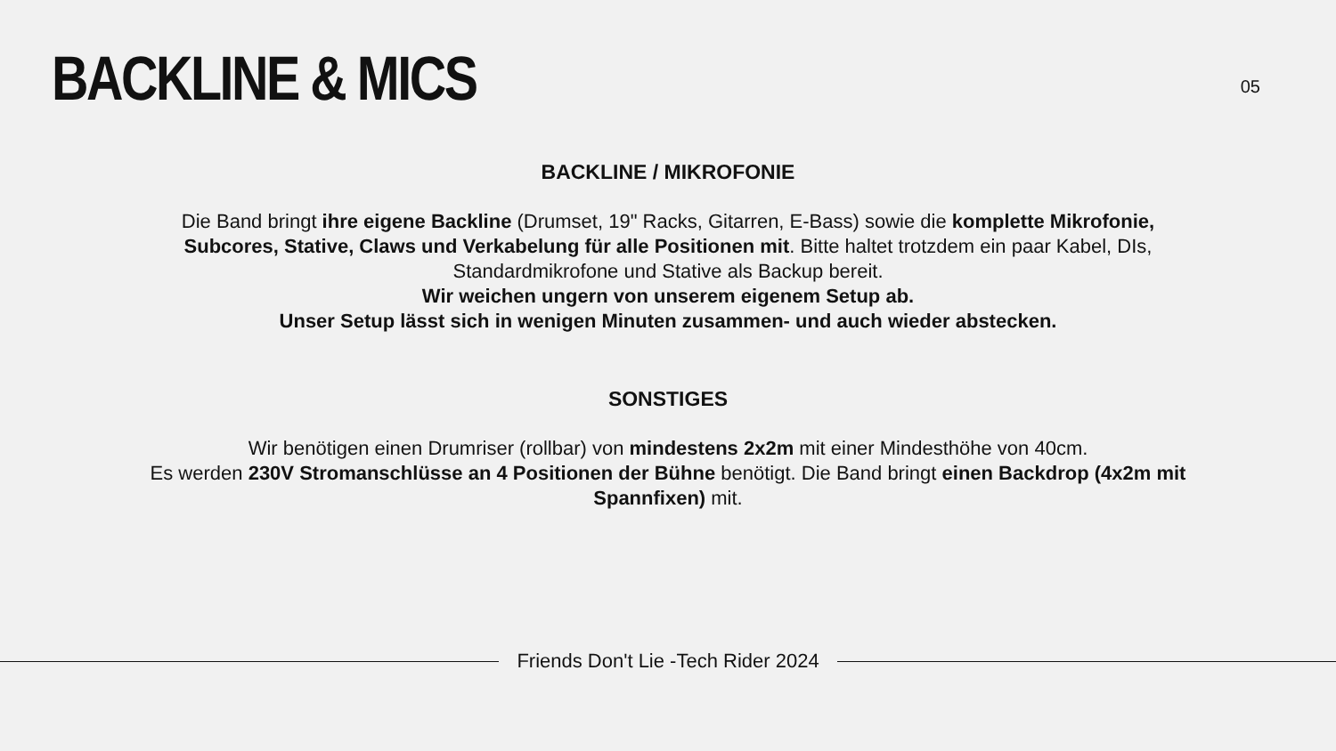BACKLINE & MICS
05
BACKLINE / MIKROFONIE
Die Band bringt ihre eigene Backline (Drumset, 19" Racks, Gitarren, E-Bass) sowie die komplette Mikrofonie, Subcores, Stative, Claws und Verkabelung für alle Positionen mit. Bitte haltet trotzdem ein paar Kabel, DIs, Standardmikrofone und Stative als Backup bereit.
Wir weichen ungern von unserem eigenem Setup ab.
Unser Setup lässt sich in wenigen Minuten zusammen- und auch wieder abstecken.
SONSTIGES
Wir benötigen einen Drumriser (rollbar) von mindestens 2x2m mit einer Mindesthöhe von 40cm.
Es werden 230V Stromanschlüsse an 4 Positionen der Bühne benötigt. Die Band bringt einen Backdrop (4x2m mit Spannfixen) mit.
Friends Don't Lie -Tech Rider 2024